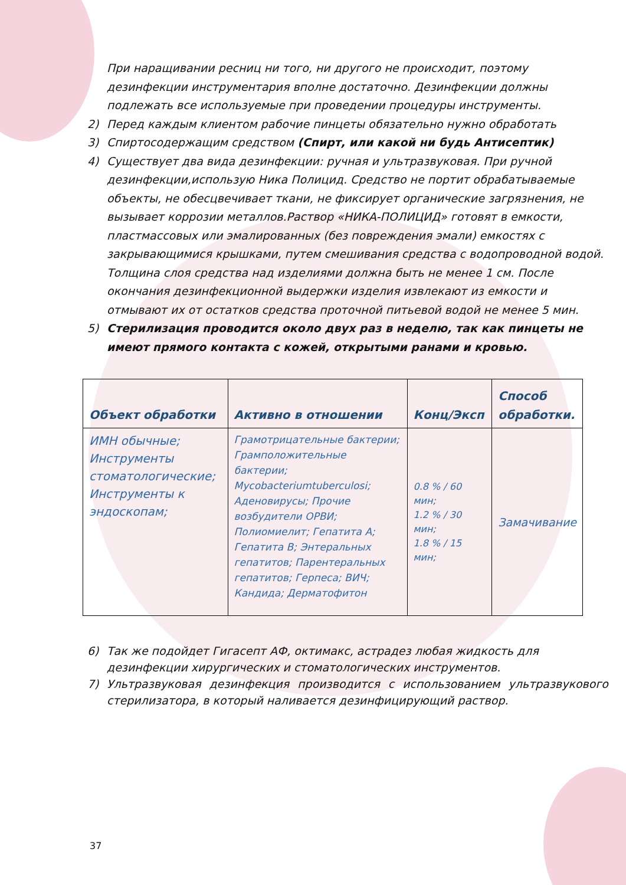При наращивании ресниц ни того, ни другого не происходит, поэтому дезинфекции инструментария вполне достаточно. Дезинфекции должны подлежать все используемые при проведении процедуры инструменты.
2) Перед каждым клиентом рабочие пинцеты обязательно нужно обработать
3) Спиртосодержащим средством (Спирт, или какой ни будь Антисептик)
4) Существует два вида дезинфекции: ручная и ультразвуковая. При ручной дезинфекции,использую Ника Полицид. Средство не портит обрабатываемые объекты, не обесцвечивает ткани, не фиксирует органические загрязнения, не вызывает коррозии металлов.Раствор «НИКА-ПОЛИЦИД» готовят в емкости, пластмассовых или эмалированных (без повреждения эмали) емкостях с закрывающимися крышками, путем смешивания средства с водопроводной водой. Толщина слоя средства над изделиями должна быть не менее 1 см. После окончания дезинфекционной выдержки изделия извлекают из емкости и отмывают их от остатков средства проточной питьевой водой не менее 5 мин.
5) Стерилизация проводится около двух раз в неделю, так как пинцеты не имеют прямого контакта с кожей, открытыми ранами и кровью.
| Объект обработки | Активно в отношении | Конц/Эксп | Способ обработки. |
| --- | --- | --- | --- |
| ИМН обычные; Инструменты стоматологические; Инструменты к эндоскопам; | Грамотрицательные бактерии; Грамположительные бактерии; Mycobacteriumtuberculosi; Аденовирусы; Прочие возбудители ОРВИ; Полиомиелит; Гепатита А; Гепатита В; Энтеральных гепатитов; Парентеральных гепатитов; Герпеса; ВИЧ; Кандида; Дерматофитон | 0.8 % / 60 мин; 1.2 % / 30 мин; 1.8 % / 15 мин; | Замачивание |
6) Так же подойдет Гигасепт АФ, октимакс, астрадез любая жидкость для дезинфекции хирургических и стоматологических инструментов.
7) Ультразвуковая дезинфекция производится с использованием ультразвукового стерилизатора, в который наливается дезинфицирующий раствор.
37